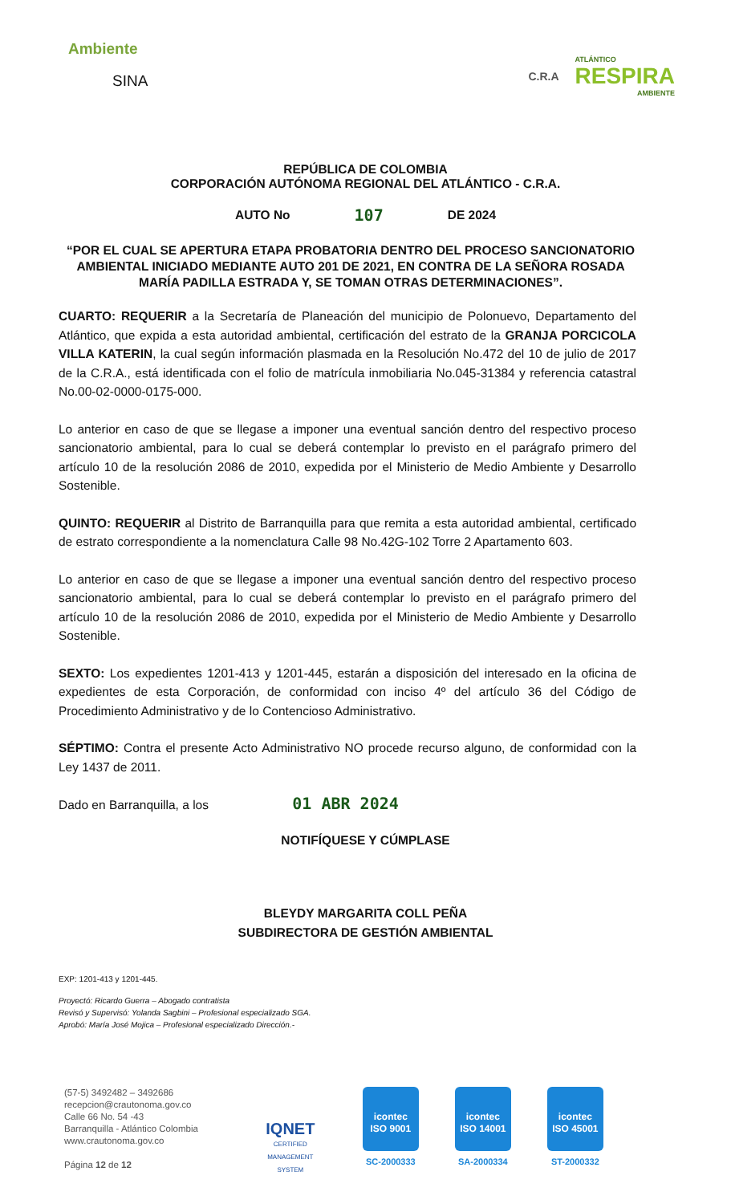Ambiente
SINA
C.R.A
ATLÁNTICO
RESPIRA
AMBIENTE
REPÚBLICA DE COLOMBIA
CORPORACIÓN AUTÓNOMA REGIONAL DEL ATLÁNTICO - C.R.A.
AUTO No 107 DE 2024
“POR EL CUAL SE APERTURA ETAPA PROBATORIA DENTRO DEL PROCESO SANCIONATORIO AMBIENTAL INICIADO MEDIANTE AUTO 201 DE 2021, EN CONTRA DE LA SEÑORA ROSADA MARÍA PADILLA ESTRADA Y, SE TOMAN OTRAS DETERMINACIONES”.
CUARTO: REQUERIR a la Secretaría de Planeación del municipio de Polonuevo, Departamento del Atlántico, que expida a esta autoridad ambiental, certificación del estrato de la GRANJA PORCICOLA VILLA KATERIN, la cual según información plasmada en la Resolución No.472 del 10 de julio de 2017 de la C.R.A., está identificada con el folio de matrícula inmobiliaria No.045-31384 y referencia catastral No.00-02-0000-0175-000.
Lo anterior en caso de que se llegase a imponer una eventual sanción dentro del respectivo proceso sancionatorio ambiental, para lo cual se deberá contemplar lo previsto en el parágrafo primero del artículo 10 de la resolución 2086 de 2010, expedida por el Ministerio de Medio Ambiente y Desarrollo Sostenible.
QUINTO: REQUERIR al Distrito de Barranquilla para que remita a esta autoridad ambiental, certificado de estrato correspondiente a la nomenclatura Calle 98 No.42G-102 Torre 2 Apartamento 603.
Lo anterior en caso de que se llegase a imponer una eventual sanción dentro del respectivo proceso sancionatorio ambiental, para lo cual se deberá contemplar lo previsto en el parágrafo primero del artículo 10 de la resolución 2086 de 2010, expedida por el Ministerio de Medio Ambiente y Desarrollo Sostenible.
SEXTO: Los expedientes 1201-413 y 1201-445, estarán a disposición del interesado en la oficina de expedientes de esta Corporación, de conformidad con inciso 4º del artículo 36 del Código de Procedimiento Administrativo y de lo Contencioso Administrativo.
SÉPTIMO: Contra el presente Acto Administrativo NO procede recurso alguno, de conformidad con la Ley 1437 de 2011.
Dado en Barranquilla, a los 01 ABR 2024
NOTIFÍQUESE Y CÚMPLASE
BLEYDY MARGARITA COLL PEÑA
SUBDIRECTORA DE GESTIÓN AMBIENTAL
EXP: 1201-413 y 1201-445.
Proyectó: Ricardo Guerra – Abogado contratista
Revisó y Supervisó: Yolanda Sagbini – Profesional especializado SGA.
Aprobó: María José Mojica – Profesional especializado Dirección.-
(57-5) 3492482 – 3492686
recepcion@crautonoma.gov.co
Calle 66 No. 54 -43
Barranquilla - Atlántico Colombia
www.crautonoma.gov.co
Página 12 de 12
IQNET
CERTIFIED MANAGEMENT SYSTEM
icontec
ISO 9001
SC-2000333
icontec
ISO 14001
SA-2000334
icontec
ISO 45001
ST-2000332